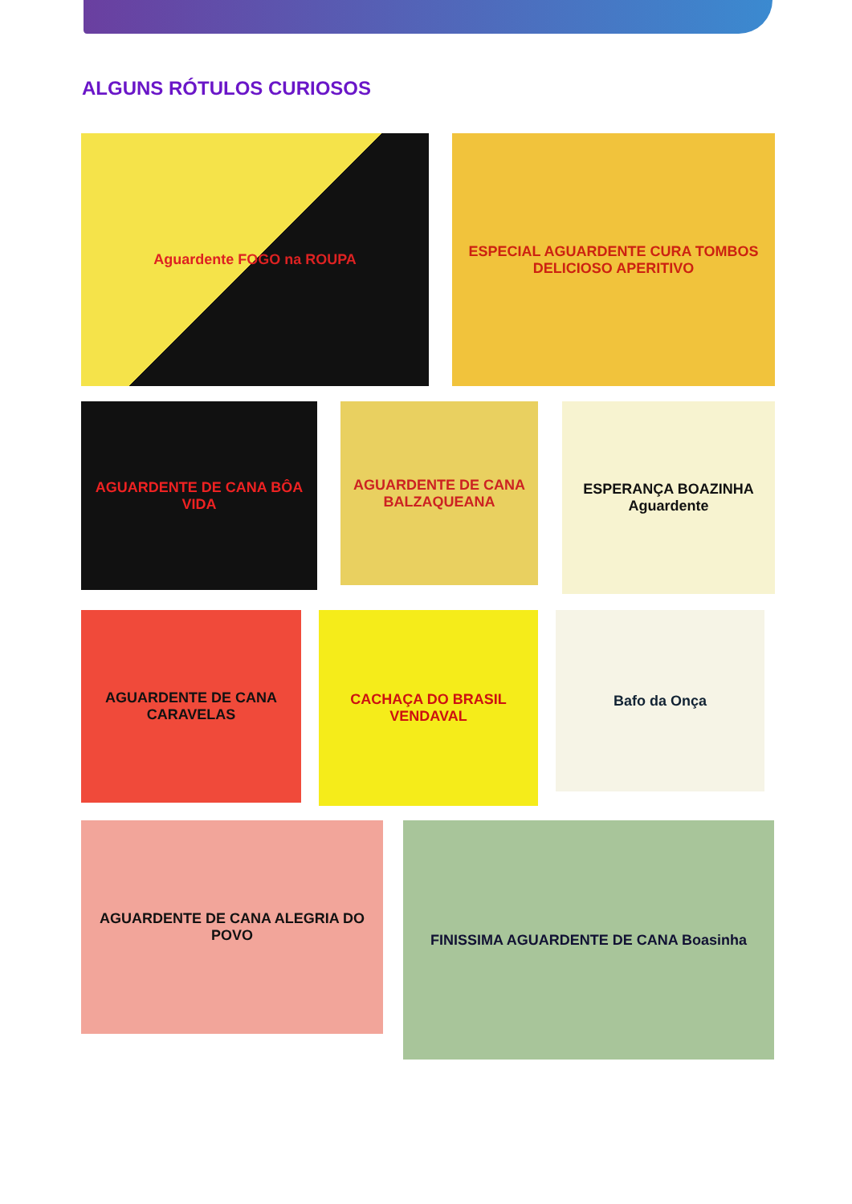ALGUNS RÓTULOS CURIOSOS
Aguardente FOGO na ROUPA
ESPECIAL AGUARDENTE CURA TOMBOS DELICIOSO APERITIVO
AGUARDENTE DE CANA BÔA VIDA
AGUARDENTE DE CANA BALZAQUEANA
ESPERANÇA BOAZINHA Aguardente
AGUARDENTE DE CANA CARAVELAS
CACHAÇA DO BRASIL VENDAVAL
Bafo da Onça
AGUARDENTE DE CANA ALEGRIA DO POVO FINISSIMA AGUARDENTE DE CANA Boasinha